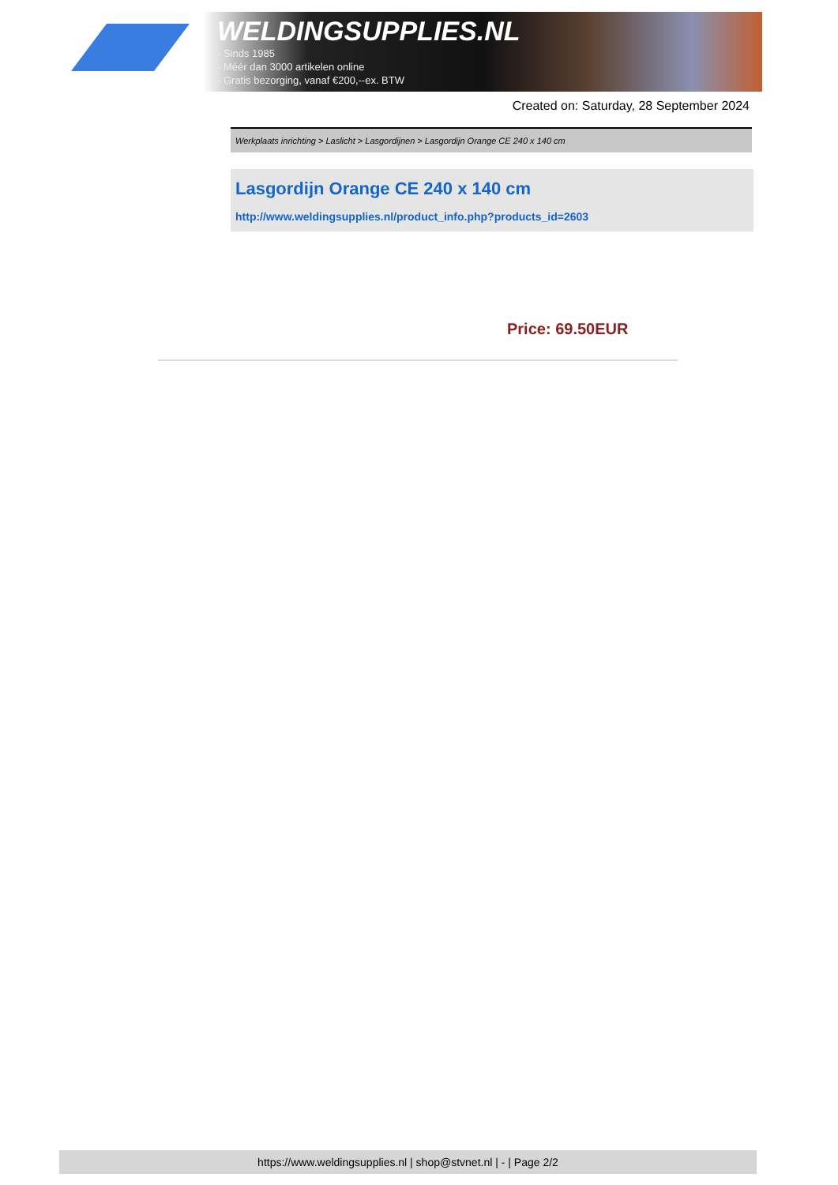WELDINGSUPPLIES.NL
- Sinds 1985
- Méér dan 3000 artikelen online
- Gratis bezorging, vanaf €200,--ex. BTW
Created on: Saturday, 28 September 2024
Werkplaats inrichting > Laslicht > Lasgordijnen > Lasgordijn Orange CE 240 x 140 cm
Lasgordijn Orange CE 240 x 140 cm
http://www.weldingsupplies.nl/product_info.php?products_id=2603
Price: 69.50EUR
https://www.weldingsupplies.nl | shop@stvnet.nl | - | Page 2/2